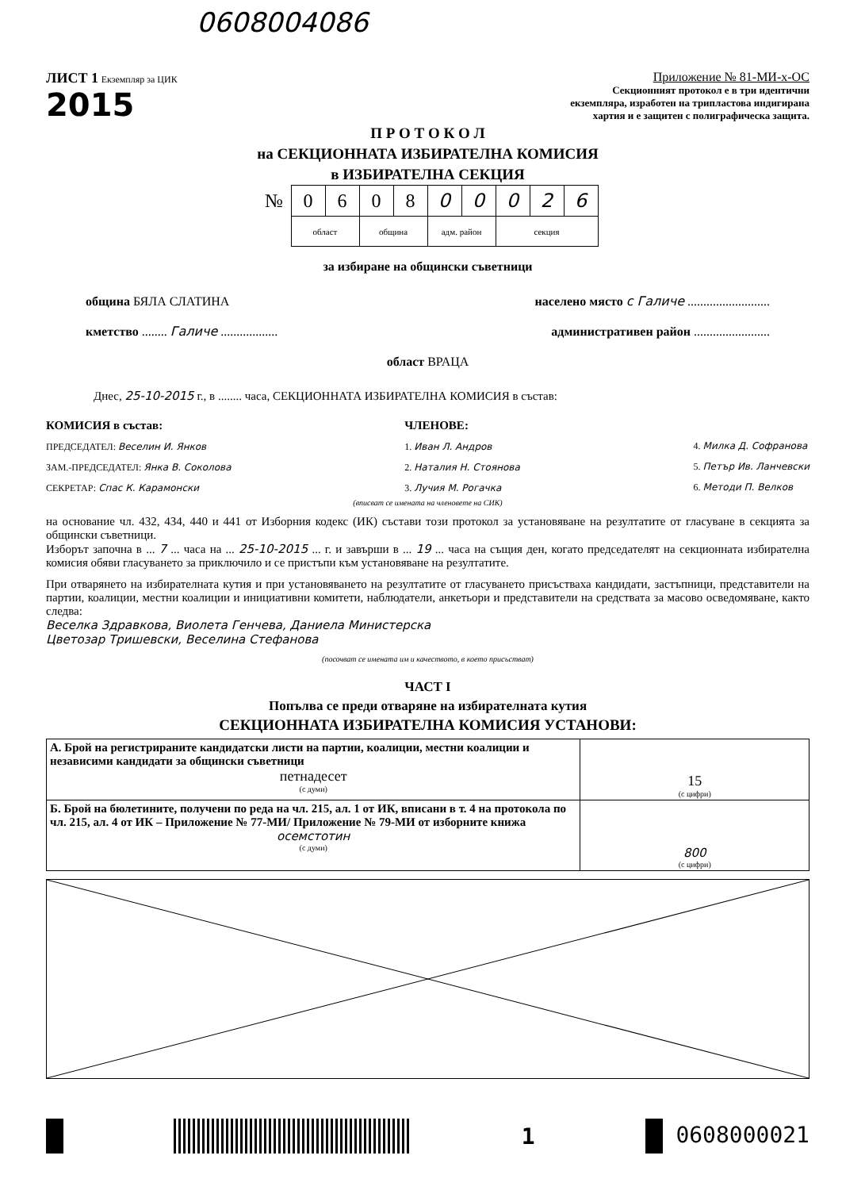0608004086
ЛИСТ 1 Екземпляр за ЦИК
2015
Приложение № 81-МИ-х-ОС
Секционният протокол е в три идентични
екземпляра, изработен на трипластова индигирана
хартия и е защитен с полиграфическа защита.
П Р О Т О К О Л
на СЕКЦИОННАТА ИЗБИРАТЕЛНА КОМИСИЯ
в ИЗБИРАТЕЛНА СЕКЦИЯ
| № | 0 | 6 | 0 | 8 | 0 | 0 | 0 | 2 | 6 |
| | област | | община | | адм. район | | секция | | |
за избиране на общински съветници
община БЯЛА СЛАТИНА населено място с Галиче ..........................
кметство ........ Галиче .................. административен район ........................
област ВРАЦА
Днес, 25-10-2015 г., в ........ часа, СЕКЦИОННАТА ИЗБИРАТЕЛНА КОМИСИЯ в състав:
КОМИСИЯ в състав:
ПРЕДСЕДАТЕЛ: Веселин И. Янков
ЗАМ.-ПРЕДСЕДАТЕЛ: Янка В. Соколова
СЕКРЕТАР: Спас К. Карамонски
ЧЛЕНОВЕ:
1. Иван Л. Андров
2. Наталия Н. Стоянова
3. Лучия М. Рогачка
4. Милка Д. Софранова
5. Петър Ив. Ланчевски
6. Методи П. Велков
(вписват се имената на членовете на СИК)
на основание чл. 432, 434, 440 и 441 от Изборния кодекс (ИК) състави този протокол за установяване на резултатите от гласуване в секцията за общински съветници.
Изборът започна в ... 7 ... часа на ... 25-10-2015 ... г. и завърши в ... 19 ... часа на същия ден, когато председателят на секционната избирателна комисия обяви гласуването за приключило и се пристъпи към установяване на резултатите.
При отварянето на избирателната кутия и при установяването на резултатите от гласуването присъстваха кандидати, застъпници, представители на партии, коалиции, местни коалиции и инициативни комитети, наблюдатели, анкетьори и представители на средствата за масово осведомяване, както следва:
Веселка Здравкова, Виолета Генчева, Даниела Министерска
Цветозар Тришевски, Веселина Стефанова
(посочват се имената им и качеството, в което присъстват)
ЧАСТ I
Попълва се преди отваряне на избирателната кутия
СЕКЦИОННАТА ИЗБИРАТЕЛНА КОМИСИЯ УСТАНОВИ:
| А. Брой на регистрираните кандидатски листи на партии, коалиции, местни коалиции и независими кандидати за общински съветници петнадесет (с думи) | 15 (с цифри) |
| Б. Брой на бюлетините, получени по реда на чл. 215, ал. 1 от ИК, вписани в т. 4 на протокола по чл. 215, ал. 4 от ИК – Приложение № 77-МИ/ Приложение № 79-МИ от изборните книжа осемстотин (с думи) | 800 (с цифри) |
1 0608000021